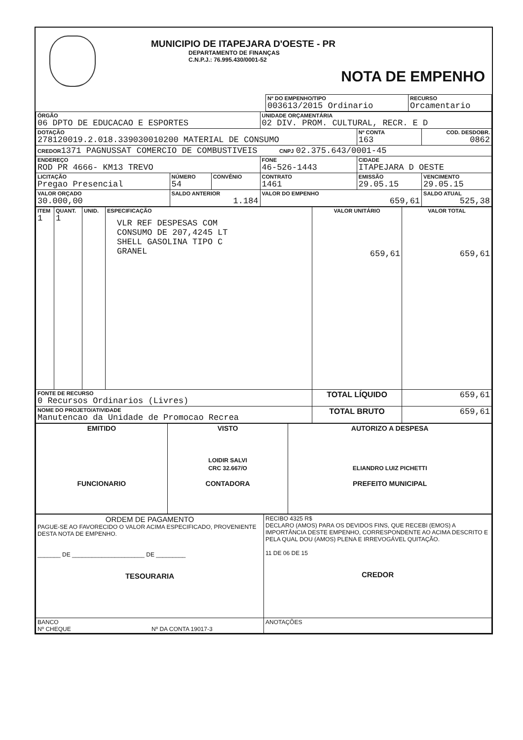MUNICIPIO DE ITAPEJARA D'OESTE - PR
DEPARTAMENTO DE FINANÇAS
C.N.P.J.: 76.995.430/0001-52
NOTA DE EMPENHO
| | Nº DO EMPENHO/TIPO 003613/2015 Ordinario | RECURSO Orcamentario |
| ÓRGÃO 06 DPTO DE EDUCACAO E ESPORTES | | | UNIDADE ORÇAMENTÁRIA 02 DIV. PROM. CULTURAL, RECR. E D | | |
| DOTAÇÃO 278120019.2.018.339030010200 MATERIAL DE CONSUMO | | | | Nº CONTA 163 | COD. DESDOBR. 0862 |
| CREDOR 1371 PAGNUSSAT COMERCIO DE COMBUSTIVEIS CNPJ 02.375.643/0001-45 | | | | | |
| ENDEREÇO ROD PR 4666- KM13 TREVO | | | FONE 46-526-1443 | CIDADE ITAPEJARA D OESTE | |
| LICITAÇÃO Pregao Presencial | NÚMERO 54 | CONVÊNIO | CONTRATO 1461 | EMISSÃO 29.05.15 | VENCIMENTO 29.05.15 |
| VALOR ORÇADO 30.000,00 | SALDO ANTERIOR 1.184 | | VALOR DO EMPENHO 659,61 | | SALDO ATUAL 525,38 |
| ITEM 1 | QUANT. 1 | UNID. | ESPECIFICAÇÃO VLR REF DESPESAS COM CONSUMO DE 207,4245 LT SHELL GASOLINA TIPO C GRANEL | VALOR UNITÁRIO 659,61 | VALOR TOTAL 659,61 |
| FONTE DE RECURSO 0 Recursos Ordinarios (Livres) | | | | TOTAL LÍQUIDO | 659,61 |
| NOME DO PROJETO/ATIVIDADE Manutencao da Unidade de Promocao Recrea | | | | TOTAL BRUTO | 659,61 |
| EMITIDO FUNCIONARIO | VISTO LOIDIR SALVI CRC 32.667/O CONTADORA | AUTORIZO A DESPESA ELIANDRO LUIZ PICHETTI PREFEITO MUNICIPAL |
| ORDEM DE PAGAMENTO PAGUE-SE AO FAVORECIDO O VALOR ACIMA ESPECIFICADO, PROVENIENTE DESTA NOTA DE EMPENHO. _______ DE ______________________ DE _________ TESOURARIA | RECIBO 4325 R$ DECLARO (AMOS) PARA OS DEVIDOS FINS, QUE RECEBI (EMOS) A IMPORTÂNCIA DESTE EMPENHO, CORRESPONDENTE AO ACIMA DESCRITO E PELA QUAL DOU (AMOS) PLENA E IRREVOGÁVEL QUITAÇÃO. 11 DE 06 DE 15 CREDOR |
| BANCO Nº CHEQUE Nº DA CONTA 19017-3 | ANOTAÇÕES |